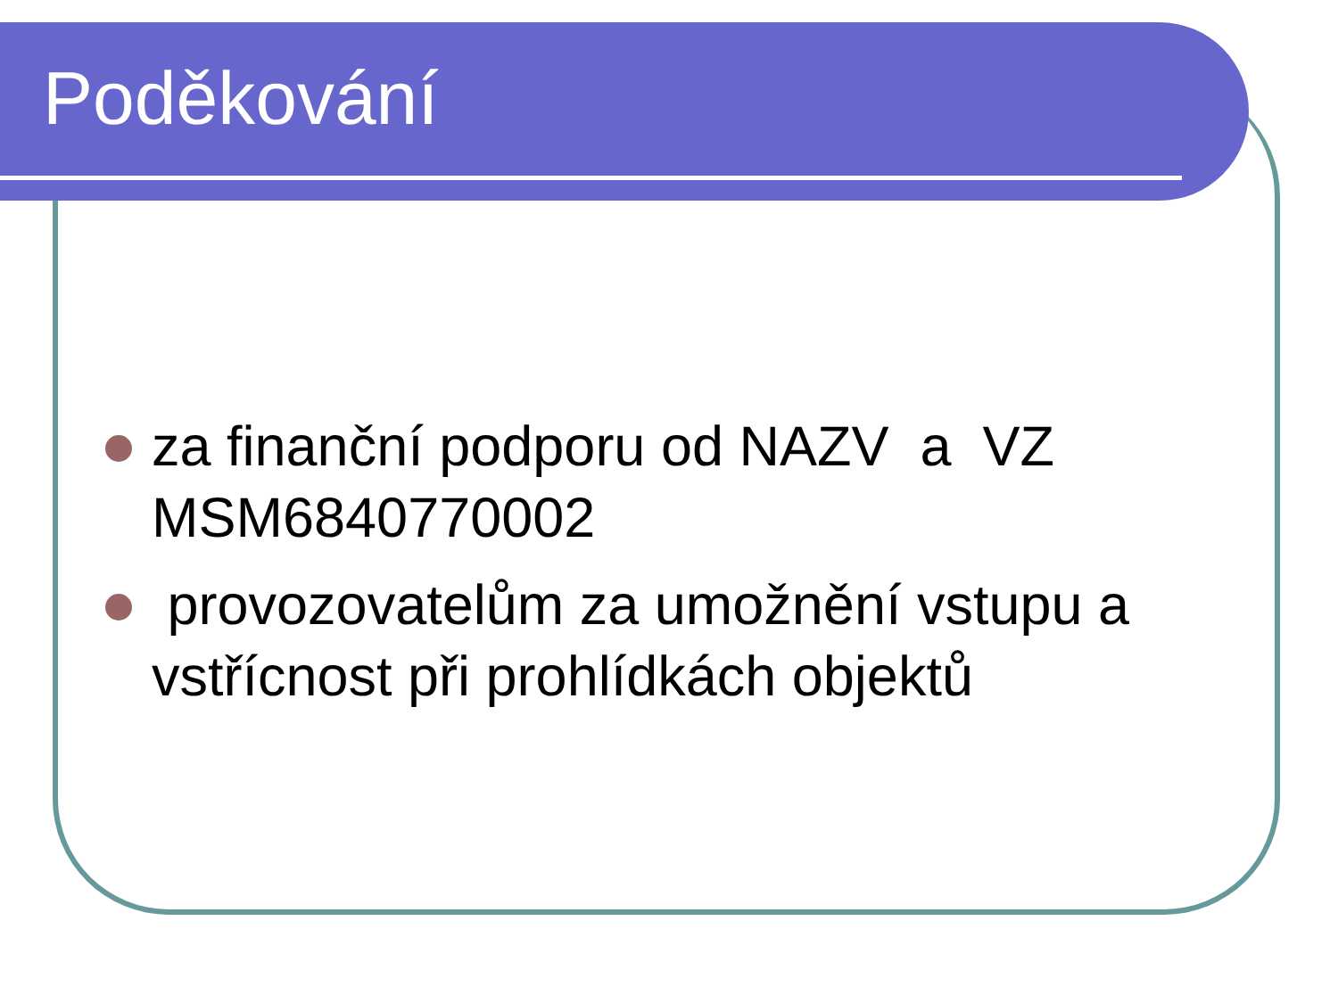Poděkování
za finanční podporu od NAZV a VZ MSM6840770002
provozovatelům za umožnění vstupu a vstřícnost při prohlídkách objektů